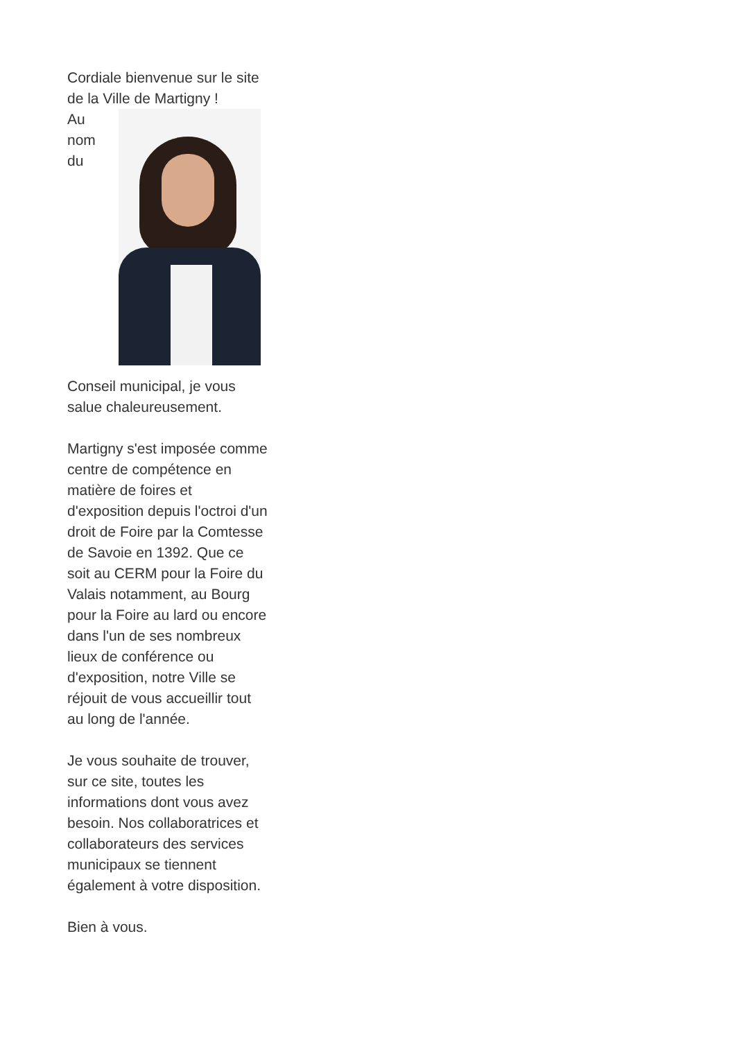Cordiale bienvenue sur le site de la Ville de Martigny !
Au
nom
du
Conseil municipal, je vous salue chaleureusement.
Martigny s'est imposée comme centre de compétence en matière de foires et d'exposition depuis l'octroi d'un droit de Foire par la Comtesse de Savoie en 1392. Que ce soit au CERM pour la Foire du Valais notamment, au Bourg pour la Foire au lard ou encore dans l'un de ses nombreux lieux de conférence ou d'exposition, notre Ville se réjouit de vous accueillir tout au long de l'année.
Je vous souhaite de trouver, sur ce site, toutes les informations dont vous avez besoin. Nos collaboratrices et collaborateurs des services municipaux se tiennent également à votre disposition.
Bien à vous.